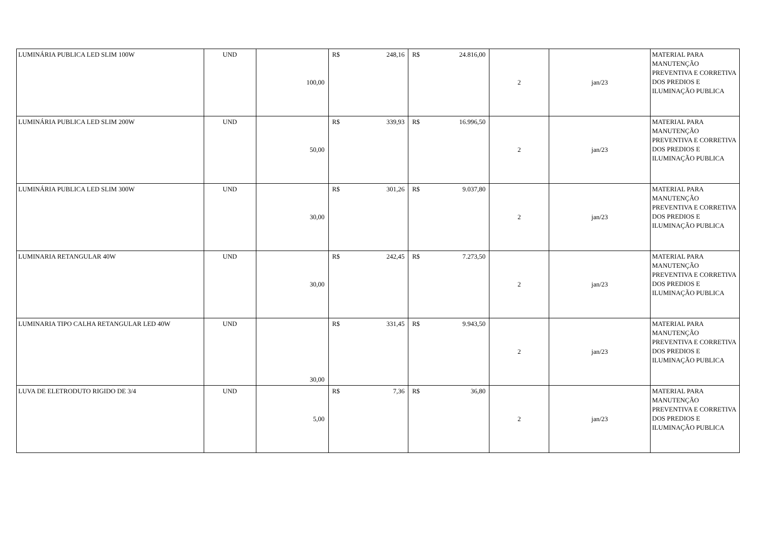| LUMINÁRIA PUBLICA LED SLIM 100W | UND | 100,00 | R$ 248,16 | R$ 24.816,00 | 2 | jan/23 | MATERIAL PARA MANUTENÇÃO PREVENTIVA E CORRETIVA DOS PREDIOS E ILUMINAÇÃO PUBLICA |
| LUMINÁRIA PUBLICA LED SLIM 200W | UND | 50,00 | R$ 339,93 | R$ 16.996,50 | 2 | jan/23 | MATERIAL PARA MANUTENÇÃO PREVENTIVA E CORRETIVA DOS PREDIOS E ILUMINAÇÃO PUBLICA |
| LUMINÁRIA PUBLICA LED SLIM 300W | UND | 30,00 | R$ 301,26 | R$ 9.037,80 | 2 | jan/23 | MATERIAL PARA MANUTENÇÃO PREVENTIVA E CORRETIVA DOS PREDIOS E ILUMINAÇÃO PUBLICA |
| LUMINARIA RETANGULAR 40W | UND | 30,00 | R$ 242,45 | R$ 7.273,50 | 2 | jan/23 | MATERIAL PARA MANUTENÇÃO PREVENTIVA E CORRETIVA DOS PREDIOS E ILUMINAÇÃO PUBLICA |
| LUMINARIA TIPO CALHA RETANGULAR LED 40W | UND | 30,00 | R$ 331,45 | R$ 9.943,50 | 2 | jan/23 | MATERIAL PARA MANUTENÇÃO PREVENTIVA E CORRETIVA DOS PREDIOS E ILUMINAÇÃO PUBLICA |
| LUVA DE ELETRODUTO RIGIDO DE 3/4 | UND | 5,00 | R$ 7,36 | R$ 36,80 | 2 | jan/23 | MATERIAL PARA MANUTENÇÃO PREVENTIVA E CORRETIVA DOS PREDIOS E ILUMINAÇÃO PUBLICA |